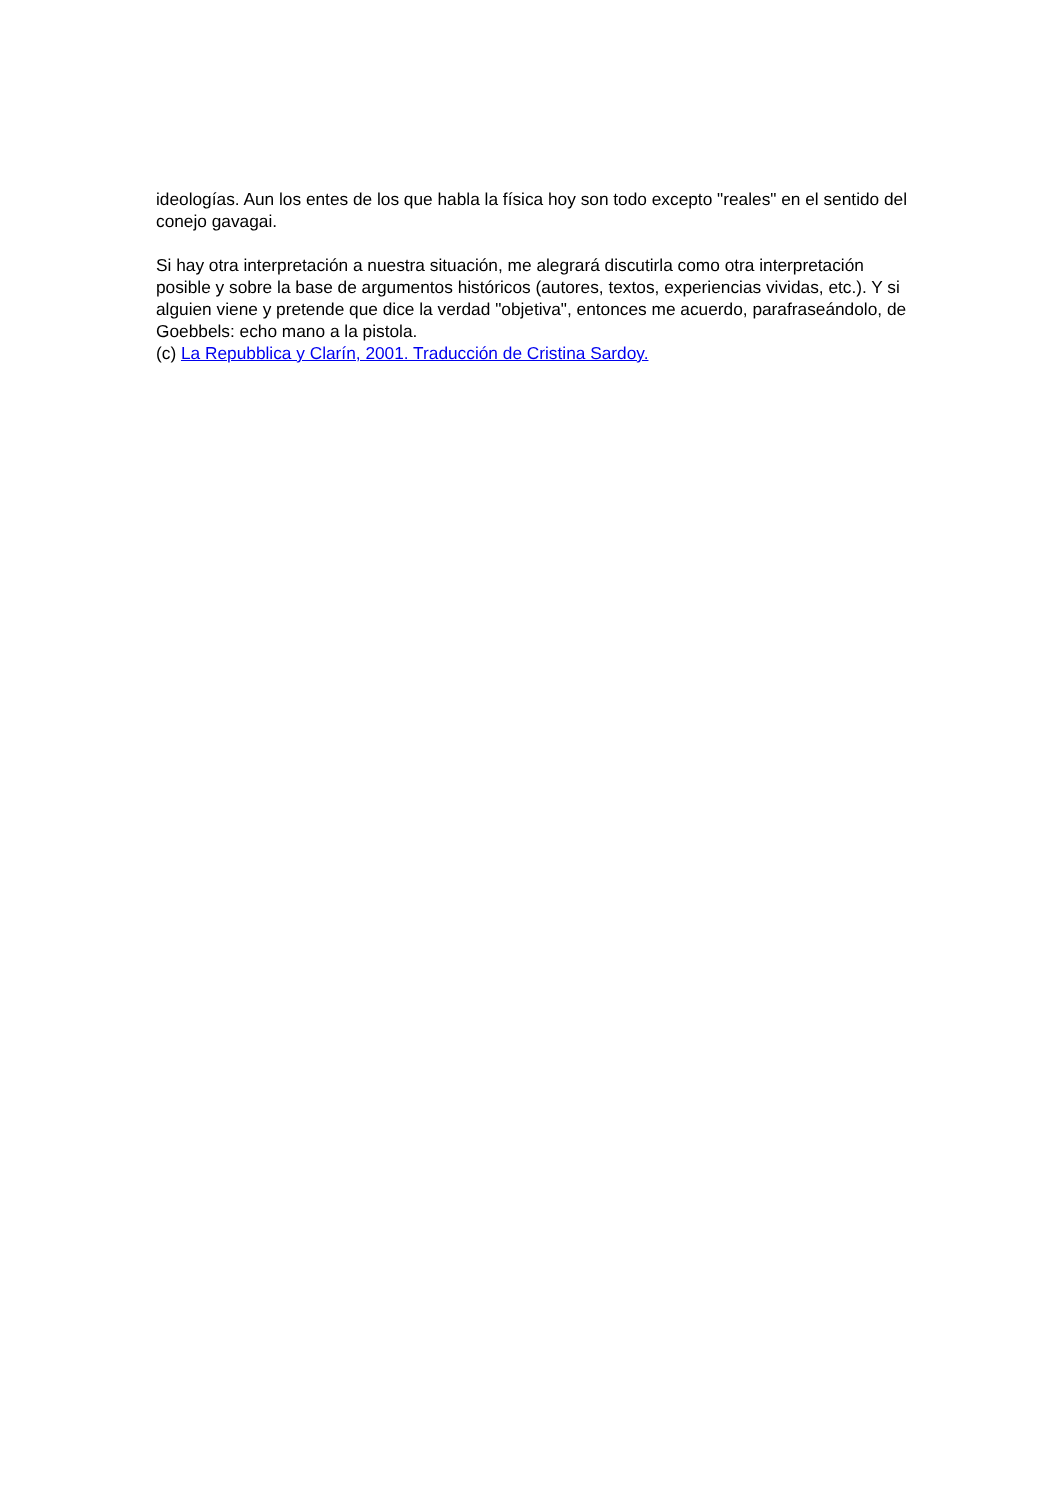ideologías. Aun los entes de los que habla la física hoy son todo excepto "reales" en el sentido del conejo gavagai.
Si hay otra interpretación a nuestra situación, me alegrará discutirla como otra interpretación posible y sobre la base de argumentos históricos (autores, textos, experiencias vividas, etc.). Y si alguien viene y pretende que dice la verdad "objetiva", entonces me acuerdo, parafraseándolo, de Goebbels: echo mano a la pistola.
(c) La Repubblica y Clarín, 2001. Traducción de Cristina Sardoy.